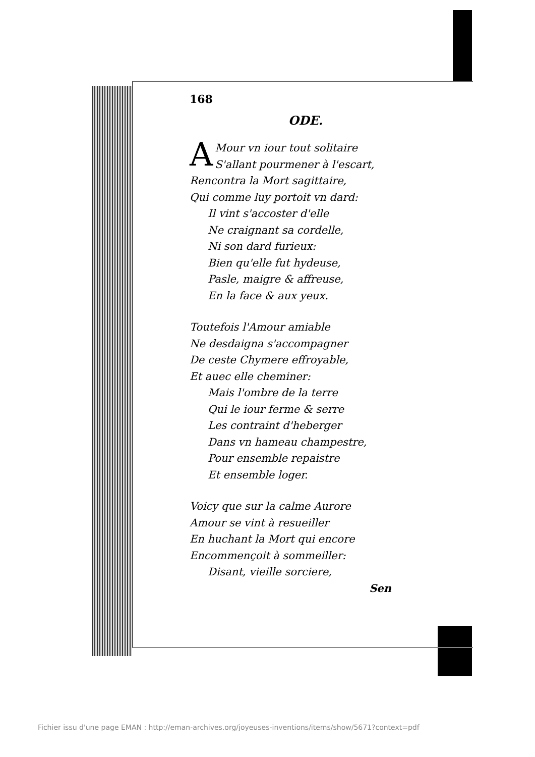168
ODE.
AMour vn iour tout solitaire
S'allant pourmener à l'escart,
Rencontra la Mort sagittaire,
Qui comme luy portoit vn dard:
Il vint s'accoster d'elle
Ne craignant sa cordelle,
Ni son dard furieux:
Bien qu'elle fut hydeuse,
Pasle, maigre & affreuse,
En la face & aux yeux.
Toutefois l'Amour amiable
Ne desdaigna s'accompagner
De ceste Chymere effroyable,
Et auec elle cheminer:
Mais l'ombre de la terre
Qui le iour ferme & serre
Les contraint d'heberger
Dans vn hameau champestre,
Pour ensemble repaistre
Et ensemble loger.
Voicy que sur la calme Aurore
Amour se vint à resueiller
En huchant la Mort qui encore
Encommençoit à sommeiller:
Disant, vieille sorciere,
Sen
Fichier issu d'une page EMAN : http://eman-archives.org/joyeuses-inventions/items/show/5671?context=pdf